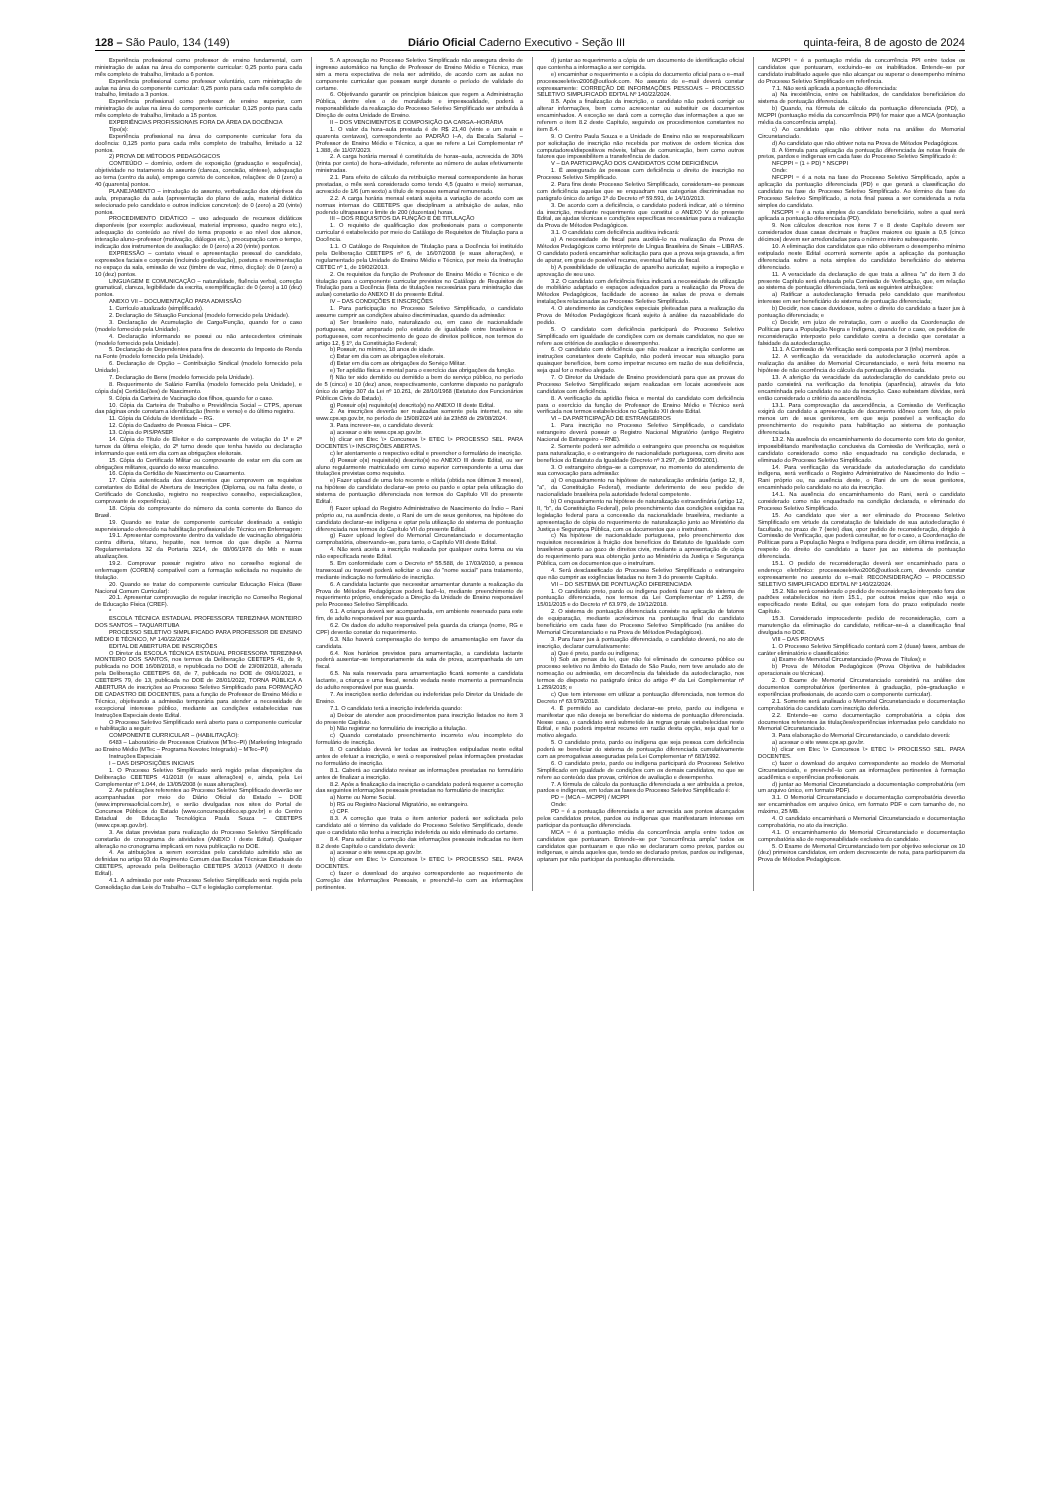128 – São Paulo, 134 (149) Diário Oficial Caderno Executivo - Seção III quinta-feira, 8 de agosto de 2024
Experiência profissional como professor de ensino fundamental, com ministração de aulas na área do componente curricular: 0,25 ponto para cada mês completo de trabalho, limitado a 6 pontos.
Experiência profissional como professor voluntário, com ministração de aulas na área do componente curricular: 0,25 ponto para cada mês completo de trabalho, limitado a 3 pontos.
Experiência profissional como professor de ensino superior, com ministração de aulas na área do componente curricular: 0,125 ponto para cada mês completo de trabalho, limitado a 15 pontos.
EXPERIÊNCIAS PROFISSIONAIS FORA DA ÁREA DA DOCÊNCIA
Tipo(s):
Experiência profissional na área do componente curricular fora da docência: 0,125 ponto para cada mês completo de trabalho, limitado a 12 pontos.
2) PROVA DE MÉTODOS PEDAGÓGICOS
CONTEÚDO – domínio, ordem de exposição (graduação e sequência), objetividade no tratamento do assunto (clareza, concisão, síntese), adequação ao tema (centro da aula), emprego correto de conceitos, relações: de 0 (zero) a 40 (quarenta) pontos.
PLANEJAMENTO – introdução do assunto, verbalização dos objetivos da aula, preparação da aula (apresentação do plano de aula, material didático selecionado pelo candidato e outros indícios concretos): de 0 (zero) a 20 (vinte) pontos.
PROCEDIMENTO DIDÁTICO – uso adequado de recursos didáticos disponíveis (por exemplo: audiovisual, material impresso, quadro negro etc.), adequação do conteúdo ao nível do tema proposto e ao nível dos alunos, interação aluno–professor (motivação, diálogos etc.), preocupação com o tempo, indicação dos instrumentos de avaliação: de 0 (zero) a 20 (vinte) pontos.
EXPRESSÃO – contato visual e apresentação pessoal do candidato, expressões faciais e corporais (incluindo gesticulação), postura e movimentação no espaço da sala, emissão de voz (timbre de voz, ritmo, dicção): de 0 (zero) a 10 (dez) pontos.
LINGUAGEM E COMUNICAÇÃO – naturalidade, fluência verbal, correção gramatical, clareza, legibilidade da escrita, exemplificação: de 0 (zero) a 10 (dez) pontos.
ANEXO VII – DOCUMENTAÇÃO PARA ADMISSÃO
1. Currículo atualizado (simplificado).
2. Declaração de Situação Funcional (modelo fornecido pela Unidade).
3. Declaração de Acumulação de Cargo/Função, quando for o caso (modelo fornecido pela Unidade).
4. Declaração informando se possui ou não antecedentes criminais (modelo fornecido pela Unidade).
5. Declaração de Dependentes para fins de desconto do Imposto de Renda na Fonte (modelo fornecido pela Unidade).
6. Declaração de Opção – Contribuição Sindical (modelo fornecido pela Unidade).
7. Declaração de Bens (modelo fornecido pela Unidade).
8. Requerimento de Salário Família (modelo fornecido pela Unidade), e cópia da(s) Certidão(ões) de Nascimento.
9. Cópia da Carteira de Vacinação dos filhos, quando for o caso.
10. Cópia da Carteira de Trabalho e Previdência Social – CTPS, apenas das páginas onde constam a identificação (frente e verso) e do último registro.
11. Cópia da Cédula de Identidade – RG.
12. Cópia do Cadastro de Pessoa Física – CPF.
13. Cópia do PIS/PASEP.
14. Cópia do Título de Eleitor e do comprovante de votação do 1º e 2º turnos da última eleição, do 2º turno desde que tenha havido ou declaração informando que está em dia com as obrigações eleitorais.
15. Cópia do Certificado Militar ou comprovante de estar em dia com as obrigações militares, quando do sexo masculino.
16. Cópia da Certidão de Nascimento ou Casamento.
17. Cópia autenticada dos documentos que comprovem os requisitos constantes do Edital de Abertura de Inscrições (Diploma, ou na falta deste, o Certificado de Conclusão, registro no respectivo conselho, especializações, comprovante de experiência).
18. Cópia do comprovante do número da conta corrente do Banco do Brasil.
19. Quando se tratar de componente curricular destinado a estágio supervisionado oferecido na habilitação profissional de Técnico em Enfermagem:
19.1. Apresentar comprovante dentro da validade de vacinação obrigatória contra difteria, tétano, hepatite, nos termos do que dispõe a Norma Regulamentadora 32 da Portaria 3214, de 08/06/1978 do Mtb e suas atualizações.
19.2. Comprovar possuir registro ativo no conselho regional de enfermagem (COREN) compatível com a formação solicitada no requisito de titulação.
20. Quando se tratar do componente curricular Educação Física (Base Nacional Comum Curricular):
20.1. Apresentar comprovação de regular inscrição no Conselho Regional de Educação Física (CREF).
*
ESCOLA TÉCNICA ESTADUAL PROFESSORA TEREZINHA MONTEIRO DOS SANTOS – TAQUARITUBA
PROCESSO SELETIVO SIMPLIFICADO PARA PROFESSOR DE ENSINO MÉDIO E TÉCNICO, Nº 140/22/2024
EDITAL DE ABERTURA DE INSCRIÇÕES
O Diretor da ESCOLA TÉCNICA ESTADUAL PROFESSORA TEREZINHA MONTEIRO DOS SANTOS, nos termos da Deliberação CEETEPS 41, de 9, publicada no DOE 16/08/2018, e republicada no DOE de 23/08/2018, alterada pela Deliberação CEETEPS 68, de 7, publicada no DOE de 09/01/2021, e CEETEPS 79, de 13, publicada no DOE de 28/01/2022, TORNA PÚBLICA A ABERTURA de inscrições ao Processo Seletivo Simplificado para FORMAÇÃO DE CADASTRO DE DOCENTES, para a função de Professor de Ensino Médio e Técnico, objetivando a admissão temporária para atender a necessidade de excepcional interesse público, mediante as condições estabelecidas nas Instruções Especiais deste Edital.
O Processo Seletivo Simplificado será aberto para o componente curricular e habilitação a seguir:
COMPONENTE CURRICULAR – (HABILITAÇÃO):
6483 – Laboratório de Processos Criativos (MTec–PI) (Marketing Integrado ao Ensino Médio (MTec – Programa Novotec Integrado) – MTec–PI)
Instruções Especiais
I – DAS DISPOSIÇÕES INICIAIS
1. O Processo Seletivo Simplificado será regido pelas disposições da Deliberação CEETEPS 41/2018 (e suas alterações) e, ainda, pela Lei Complementar nº 1.044, de 13/05/2008 (e suas alterações).
2. As publicações referentes ao Processo Seletivo Simplificado deverão ser acompanhadas por meio do Diário Oficial do Estado – DOE (www.imprensaoficial.com.br), e serão divulgadas nos sites do Portal de Concursos Públicos do Estado (www.concursopublico.sp.gov.br) e do Centro Estadual de Educação Tecnológica Paula Souza – CEETEPS (www.cps.sp.gov.br).
3. As datas previstas para realização do Processo Seletivo Simplificado constarão de cronograma de atividades (ANEXO I deste Edital). Qualquer alteração no cronograma implicará em nova publicação no DOE.
4. As atribuições a serem exercidas pelo candidato admitido são as definidas no artigo 93 do Regimento Comum das Escolas Técnicas Estaduais do CEETEPS, aprovado pela Deliberação CEETEPS 3/2013 (ANEXO II deste Edital).
4.1. A admissão por este Processo Seletivo Simplificado será regida pela Consolidação das Leis do Trabalho – CLT e legislação complementar.
5. A aprovação no Processo Seletivo Simplificado não assegura direito de ingresso automático na função de Professor de Ensino Médio e Técnico, mas sim a mera expectativa de nela ser admitido, de acordo com as aulas no componente curricular que possam surgir durante o período de validade do certame.
6. Objetivando garantir os princípios básicos que regem a Administração Pública, dentre eles o de moralidade e impessoalidade, poderá a responsabilidade da realização do Processo Seletivo Simplificado ser atribuída à Direção de outra Unidade de Ensino.
II – DOS VENCIMENTOS E COMPOSIÇÃO DA CARGA–HORÁRIA
1. O valor da hora–aula prestada é de R$ 21,40 (vinte e um reais e quarenta centavos), correspondente ao PADRÃO I–A, da Escala Salarial – Professor de Ensino Médio e Técnico, a que se refere a Lei Complementar nº 1.388, de 11/07/2023.
2. A carga horária mensal é constituída de horas–aula, acrescida de 30% (trinta por cento) de hora–atividade, referente ao número de aulas efetivamente ministradas.
2.1. Para efeito de cálculo da retribuição mensal correspondente às horas prestadas, o mês será considerado como tendo 4,5 (quatro e meio) semanas, acrescido de 1/6 (um sexto) a título de repouso semanal remunerado.
2.2. A carga horária mensal estará sujeita a variação de acordo com as normas internas do CEETEPS que disciplinam a atribuição de aulas, não podendo ultrapassar o limite de 200 (duzentas) horas.
III – DOS REQUISITOS DA FUNÇÃO E DE TITULAÇÃO
1. O requisito de qualificação dos profissionais para o componente curricular é estabelecido por meio do Catálogo de Requisitos de Titulação para a Docência.
1.1. O Catálogo de Requisitos de Titulação para a Docência foi instituído pela Deliberação CEETEPS nº 6, de 16/07/2008 (e suas alterações), e regulamentado pela Unidade do Ensino Médio e Técnico, por meio da Instrução CETEC nº 1, de 19/02/2013.
2. Os requisitos da função de Professor de Ensino Médio e Técnico e de titulação para o componente curricular previstos no Catálogo de Requisitos de Titulação para a Docência (lista de titulações necessárias para ministração das aulas) constarão do ANEXO III do presente Edital.
IV – DAS CONDIÇÕES E INSCRIÇÕES
1. Para participação no Processo Seletivo Simplificado, o candidato assume cumprir as condições abaixo discriminadas, quando da admissão:
a) Ser brasileiro nato, naturalizado ou, em caso de nacionalidade portuguesa, estar amparado pelo estatuto de igualdade entre brasileiros e portugueses, com reconhecimento de gozo de direitos políticos, nos termos do artigo 12, § 1º, da Constituição Federal;
b) Possuir, no mínimo, 18 anos de idade.
c) Estar em dia com as obrigações eleitorais.
d) Estar em dia com as obrigações do Serviço Militar.
e) Ter aptidão física e mental para o exercício das obrigações da função.
f) Não ter sido demitido ou demitido a bem do serviço público, no período de 5 (cinco) e 10 (dez) anos, respectivamente, conforme disposto no parágrafo único do artigo 307 da Lei nº 10.261, de 28/10/1968 (Estatuto dos Funcionários Públicos Civis do Estado).
g) Possuir o(s) requisito(s) descrito(s) no ANEXO III deste Edital.
2. As inscrições deverão ser realizadas somente pela internet, no site www.cps.sp.gov.br, no período de 15/08/2024 até às 23h59 de 29/08/2024.
3. Para increver–se, o candidato deverá:
a) acessar o site www.cps.sp.gov.br.
b) clicar em Etec \> Concursos \> ETEC \> PROCESSO SEL. PARA DOCENTES \> INSCRIÇÕES ABERTAS.
c) ler atentamente o respectivo edital e preencher o formulário de inscrição.
d) Possuir o(s) requisito(s) descrito(s) no ANEXO III deste Edital, ou ser aluno regularmente matriculado em curso superior correspondente a uma das titulações previstas como requisito.
e) Fazer upload de uma foto recente e nítida (obtida nos últimos 3 meses), na hipótese do candidato declarar–se preto ou pardo e optar pela utilização do sistema de pontuação diferenciada nos termos do Capítulo VII do presente Edital.
f) Fazer upload do Registro Administrativo de Nascimento do Índio – Rani próprio ou, na ausência deste, o Rani de um de seus genitores, na hipótese do candidato declarar–se indígena e optar pela utilização do sistema de pontuação diferenciada nos termos do Capítulo VII do presente Edital.
g) Fazer upload legível do Memorial Circunstanciado e documentação comprobatória, observando–se, para tanto, o Capítulo VIII deste Edital.
4. Não será aceita a inscrição realizada por qualquer outra forma ou via não especificada neste Edital.
5. Em conformidade com o Decreto nº 55.588, de 17/03/2010, a pessoa transexual ou travesti poderá solicitar o uso do "nome social" para tratamento, mediante indicação no formulário de inscrição.
6. A candidata lactante que necessitar amamentar durante a realização da Prova de Métodos Pedagógicos poderá fazê–lo, mediante preenchimento de requerimento próprio, endereçado a Direção da Unidade de Ensino responsável pelo Processo Seletivo Simplificado.
6.1. A criança deverá ser acompanhada, em ambiente reservado para este fim, de adulto responsável por sua guarda.
6.2. Os dados do adulto responsável pela guarda da criança (nome, RG e CPF) deverão constar do requerimento.
6.3. Não haverá compensação do tempo de amamentação em favor da candidata.
6.4. Nos horários previstos para amamentação, a candidata lactante poderá ausentar–se temporariamente da sala de prova, acompanhada de um fiscal.
6.5. Na sala reservada para amamentação ficará somente a candidata lactante, a criança e uma fiscal, sendo vedada neste momento a permanência do adulto responsável por sua guarda.
7. As inscrições serão deferidas ou indeferidas pelo Diretor da Unidade de Ensino.
7.1. O candidato terá a inscrição indeferida quando:
a) Deixar de atender aos procedimentos para inscrição listados no item 3 do presente Capítulo.
b) Não registrar no formulário de inscrição a titulação.
c) Quando constatado preenchimento incorreto e/ou incompleto do formulário de inscrição.
8. O candidato deverá ler todas as instruções estipuladas neste edital antes de efetuar a inscrição, e será o responsável pelas informações prestadas no formulário de inscrição.
8.1. Caberá ao candidato revisar as informações prestadas no formulário antes de finalizar a inscrição.
8.2. Após a finalização da inscrição o candidato poderá requerer a correção das seguintes informações pessoais prestadas no formulário de inscrição:
a) Nome ou Nome Social.
b) RG ou Registro Nacional Migratório, se estrangeiro.
c) CPF.
8.3. A correção que trata o item anterior poderá ser solicitada pelo candidato até o término da validade do Processo Seletivo Simplificado, desde que o candidato não tenha a inscrição indeferida ou sido eliminado do certame.
8.4. Para solicitar a correção das informações pessoais indicadas no item 8.2 deste Capítulo o candidato deverá:
a) acessar o site www.cps.sp.gov.br.
b) clicar em Etec \> Concursos \> ETEC \> PROCESSO SEL. PARA DOCENTES.
c) fazer o download do arquivo correspondente ao requerimento de Correção das Informações Pessoais, e preenchê–lo com as informações pertinentes.
d) juntar ao requerimento a cópia de um documento de identificação oficial que contenha a informação a ser corrigida.
e) encaminhar o requerimento e a cópia do documento oficial para o e–mail processoseletivo2006@outlook.com. No assunto do e–mail deverá constar expressamente: CORREÇÃO DE INFORMAÇÕES PESSOAIS – PROCESSO SELETIVO SIMPLIFICADO EDITAL Nº 140/22/2024.
8.5. Após a finalização da inscrição, o candidato não poderá corrigir ou alterar informações, bem como acrescentar ou substituir os documentos encaminhados. A exceção se dará com a correção das informações a que se referem o item 8.2 deste Capítulo, seguindo os procedimentos constantes no item 8.4.
9. O Centro Paula Souza e a Unidade de Ensino não se responsabilizam por solicitação de inscrição não recebida por motivos de ordem técnica dos computadores/dispositivos móveis, falhas de comunicação, bem como outros fatores que impossibilitem a transferência de dados.
V – DA PARTICIPAÇÃO DOS CANDIDATOS COM DEFICIÊNCIA
1. É assegurado às pessoas com deficiência o direito de inscrição no Processo Seletivo Simplificado.
2. Para fins deste Processo Seletivo Simplificado, consideram–se pessoas com deficiência aquelas que se enquadram nas categorias discriminadas no parágrafo único do artigo 1º do Decreto nº 59.591, de 14/10/2013.
3. De acordo com a deficiência, o candidato poderá indicar, até o término da inscrição, mediante requerimento que constitui o ANEXO V do presente Edital, as ajudas técnicas e condições específicas necessárias para a realização da Prova de Métodos Pedagógicos.
3.1. O candidato com deficiência auditiva indicará:
a) A necessidade de fiscal para auxiliá–lo na realização da Prova de Métodos Pedagógicos como intérprete de Língua Brasileira de Sinais – LIBRAS. O candidato poderá encaminhar solicitação para que a prova seja gravada, a fim de apurar, em grau de possível recurso, eventual falha do fiscal.
b) A possibilidade de utilização de aparelho auricular, sujeito a inspeção e aprovação de seu uso.
3.2. O candidato com deficiência física indicará a necessidade de utilização de mobiliário adaptado e espaços adequados para a realização da Prova de Métodos Pedagógicos, facilidade de acesso às salas de prova e demais instalações relacionadas ao Processo Seletivo Simplificado.
4. O atendimento às condições especiais pleiteadas para a realização da Prova de Métodos Pedagógicos ficará sujeito à análise da razoabilidade do pedido.
5. O candidato com deficiência participará do Processo Seletivo Simplificado em igualdade de condições com os demais candidatos, no que se refere aos critérios de avaliação e desempenho.
6. O candidato com deficiência que não realizar a inscrição conforme as instruções constantes deste Capítulo, não poderá invocar sua situação para quaisquer benefícios, bem como impetrar recurso em razão de sua deficiência, seja qual for o motivo alegado.
7. O Diretor da Unidade de Ensino providenciará para que as provas do Processo Seletivo Simplificado sejam realizadas em locais acessíveis aos candidatos com deficiência.
8. A verificação da aptidão física e mental do candidato com deficiência para o exercício da função de Professor de Ensino Médio e Técnico será verificada nos termos estabelecidos no Capítulo XII deste Edital.
VI – DA PARTICIPAÇÃO DE ESTRANGEIROS
1. Para inscrição no Processo Seletivo Simplificado, o candidato estrangeiro deverá possuir o Registro Nacional Migratório (antigo Registro Nacional de Estrangeiro – RNE).
2. Somente poderá ser admitido o estrangeiro que preencha os requisitos para naturalização, e o estrangeiro de nacionalidade portuguesa, com direito aos benefícios do Estatuto da Igualdade (Decreto nº 3.297, de 19/09/2001).
3. O estrangeiro obriga–se a comprovar, no momento do atendimento de sua convocação para admissão:
a) O enquadramento na hipótese de naturalização ordinária (artigo 12, II, "a", da Constituição Federal), mediante deferimento de seu pedido de nacionalidade brasileira pela autoridade federal competente.
b) O enquadramento na hipótese de naturalização extraordinária (artigo 12, II, "b", da Constituição Federal), pelo preenchimento das condições exigidas na legislação federal para a concessão da nacionalidade brasileira, mediante a apresentação de cópia do requerimento de naturalização junto ao Ministério da Justiça e Segurança Pública, com os documentos que o instruíram.
c) Na hipótese de nacionalidade portuguesa, pelo preenchimento dos requisitos necessários à fruição dos benefícios do Estatuto de Igualdade com brasileiros quanto ao gozo de direitos civis, mediante a apresentação de cópia do requerimento para sua obtenção junto ao Ministério da Justiça e Segurança Pública, com os documentos que o instruíram.
4. Será desclassificado do Processo Seletivo Simplificado o estrangeiro que não cumprir as exigências listadas no item 3 do presente Capítulo.
VII – DO SISTEMA DE PONTUAÇÃO DIFERENCIADA
1. O candidato preto, pardo ou indígena poderá fazer uso do sistema de pontuação diferenciada, nos termos da Lei Complementar nº 1.259, de 15/01/2015 e do Decreto nº 63.979, de 19/12/2018.
2. O sistema de pontuação diferenciada consiste na aplicação de fatores de equiparação, mediante acréscimos na pontuação final do candidato beneficiário em cada fase do Processo Seletivo Simplificado (na análise do Memorial Circunstanciado e na Prova de Métodos Pedagógicos).
3. Para fazer jus à pontuação diferenciada, o candidato deverá, no ato de inscrição, declarar cumulativamente:
a) Que é preto, pardo ou indígena;
b) Sob as penas da lei, que não foi eliminado de concurso público ou processo seletivo no âmbito do Estado de São Paulo, nem teve anulado ato de nomeação ou admissão, em decorrência da falsidade da autodeclaração, nos termos do disposto no parágrafo único do artigo 4º da Lei Complementar nº 1.259/2015; e
c) Que tem interesse em utilizar a pontuação diferenciada, nos termos do Decreto nº 63.979/2018.
4. É permitido ao candidato declarar–se preto, pardo ou indígena e manifestar que não deseja se beneficiar do sistema de pontuação diferenciada. Nesse caso, o candidato será submetido às regras gerais estabelecidas neste Edital, e não poderá impetrar recurso em razão desta opção, seja qual for o motivo alegado.
5. O candidato preto, pardo ou indígena que seja pessoa com deficiência poderá se beneficiar do sistema de pontuação diferenciada cumulativamente com as prerrogativas asseguradas pela Lei Complementar nº 683/1992.
6. O candidato preto, pardo ou indígena participará do Processo Seletivo Simplificado em igualdade de condições com os demais candidatos, no que se refere ao conteúdo das provas, critérios de avaliação e desempenho.
7. A fórmula de cálculo da pontuação diferenciada a ser atribuída a pretos, pardos e indígenas, em todas as fases do Processo Seletivo Simplificado é:
PD = (MCA – MCPPI) / MCPPI
Onde:
PD = é a pontuação diferenciada a ser acrescida aos pontos alcançados pelos candidatos pretos, pardos ou indígenas que manifestaram interesse em participar da pontuação diferenciada.
MCA = é a pontuação média da concorrência ampla entre todos os candidatos que pontuaram. Entende–se por "concorrência ampla" todos os candidatos que pontuaram e que não se declararam como pretos, pardos ou indígenas, e ainda aqueles que, tendo se declarado pretos, pardos ou indígenas, optaram por não participar da pontuação diferenciada.
MCPPI = é a pontuação média da concorrência PPI entre todos os candidatos que pontuaram, excluindo–se os inabilitados. Entende–se por candidato inabilitado aquele que não alcançar ou superar o desempenho mínimo do Processo Seletivo Simplificado em referência.
7.1. Não será aplicada a pontuação diferenciada:
a) Na inexistência, entre os habilitados, de candidatos beneficiários do sistema de pontuação diferenciada.
b) Quando, na fórmula de cálculo da pontuação diferenciada (PD), a MCPPI (pontuação média da concorrência PPI) for maior que a MCA (pontuação média da concorrência ampla).
c) Ao candidato que não obtiver nota na análise do Memorial Circunstanciado.
d) Ao candidato que não obtiver nota na Prova de Métodos Pedagógicos.
8. A fórmula para aplicação da pontuação diferenciada às notas finais de pretos, pardos e indígenas em cada fase do Processo Seletivo Simplificado é:
NFCPPI = (1 + PD) * NSCPPI
Onde:
NFCPPI = é a nota na fase do Processo Seletivo Simplificado, após a aplicação da pontuação diferenciada (PD) e que gerará a classificação do candidato na fase do Processo Seletivo Simplificado. Ao término da fase do Processo Seletivo Simplificado, a nota final passa a ser considerada a nota simples do candidato.
NSCPPI = é a nota simples do candidato beneficiário, sobre a qual será aplicada a pontuação diferenciada (PD).
9. Nos cálculos descritos nos itens 7 e 8 deste Capítulo devem ser considerados duas casas decimais e frações maiores ou iguais a 0,5 (cinco décimos) devem ser arredondadas para o número inteiro subsequente.
10. A eliminação dos candidatos que não obtiveram o desempenho mínimo estipulado neste Edital ocorrerá somente após a aplicação da pontuação diferenciada sobre a nota simples do candidato beneficiário do sistema diferenciado.
11. A veracidade da declaração de que trata a alínea "a" do item 3 do presente Capítulo será efetuada pela Comissão de Verificação, que, em relação ao sistema de pontuação diferenciada, terá as seguintes atribuições:
a) Ratificar a autodeclaração firmada pelo candidato que manifestou interesse em ser beneficiário do sistema de pontuação diferenciada;
b) Decidir, nos casos duvidosos, sobre o direito do candidato a fazer jus à pontuação diferenciada; e
c) Decidir, em juízo de retratação, com o auxílio da Coordenação de Políticas para a População Negra e Indígena, quando for o caso, os pedidos de reconsideração interposto pelo candidato contra a decisão que constatar a falsidade da autodeclaração.
11.1. A Comissão de Verificação será composta por 3 (três) membros.
12. A verificação da veracidade da autodeclaração ocorrerá após a realização da análise do Memorial Circunstanciado, e será feita mesmo na hipótese de não ocorrência do cálculo da pontuação diferenciada.
13. A aferição da veracidade da autodeclaração do candidato preto ou pardo consistirá na verificação da fenotipia (aparência), através da foto encaminhada pelo candidato no ato da inscrição. Caso subsistam dúvidas, será então considerado o critério da ascendência.
13.1. Para comprovação da ascendência, a Comissão de Verificação exigirá do candidato a apresentação de documento idôneo com foto, de pelo menos um de seus genitores, em que seja possível a verificação do preenchimento do requisito para habilitação ao sistema de pontuação diferenciada.
13.2. Na ausência do encaminhamento do documento com foto do genitor, impossibilitando manifestação conclusiva da Comissão de Verificação, será o candidato considerado como não enquadrado na condição declarada, e eliminado do Processo Seletivo Simplificado.
14. Para verificação da veracidade da autodeclaração do candidato indígena, será verificado o Registro Administrativo de Nascimento do Índio – Rani próprio ou, na ausência deste, o Rani de um de seus genitores, encaminhado pelo candidato no ato da inscrição.
14.1. Na ausência do encaminhamento do Rani, será o candidato considerado como não enquadrado na condição declarada, e eliminado do Processo Seletivo Simplificado.
15. Ao candidato que vier a ser eliminado do Processo Seletivo Simplificado em virtude da constatação de falsidade de sua autodeclaração é facultado, no prazo de 7 (sete) dias, opor pedido de reconsideração, dirigido à Comissão de Verificação, que poderá consultar, se for o caso, a Coordenação de Políticas para a População Negra e Indígena para decidir, em última instância, a respeito do direito do candidato a fazer jus ao sistema de pontuação diferenciada.
15.1. O pedido de reconsideração deverá ser encaminhado para o endereço eletrônico: processoseletivo2006@outlook.com, devendo constar expressamente no assunto do e–mail: RECONSIDERAÇÃO – PROCESSO SELETIVO SIMPLIFICADO EDITAL Nº 140/22/2024.
15.2. Não será considerado o pedido de reconsideração interposto fora dos padrões estabelecidos no item 15.1., por outros meios que não seja o especificado neste Edital, ou que estejam fora do prazo estipulado neste Capítulo.
15.3. Considerado improcedente pedido de reconsideração, com a manutenção da eliminação do candidato, retificar–se–á a classificação final divulgada no DOE.
VIII – DAS PROVAS
1. O Processo Seletivo Simplificado contará com 2 (duas) fases, ambas de caráter eliminatório e classificatório:
a) Exame de Memorial Circunstanciado (Prova de Títulos); e
b) Prova de Métodos Pedagógicos (Prova Objetiva de habilidades operacionais ou técnicas).
2. O Exame de Memorial Circunstanciado consistirá na análise dos documentos comprobatórios (pertinentes à graduação, pós–graduação e experiências profissionais, de acordo com o componente curricular).
2.1. Somente será analisado o Memorial Circunstanciado e documentação comprobatória do candidato com inscrição deferida.
2.2. Entende–se como documentação comprobatória a cópia dos documentos referentes às titulações/experiências informadas pelo candidato no Memorial Circunstanciado.
3. Para elaboração do Memorial Circunstanciado, o candidato deverá:
a) acessar o site www.cps.sp.gov.br.
b) clicar em Etec \> Concursos \> ETEC \> PROCESSO SEL. PARA DOCENTES.
c) fazer o download do arquivo correspondente ao modelo de Memorial Circunstanciado, e preenchê–lo com as informações pertinentes à formação acadêmica e experiências profissionais.
d) juntar ao Memorial Circunstanciado a documentação comprobatória (em um arquivo único, em formato PDF).
3.1. O Memorial Circunstanciado e documentação comprobatória deverão ser encaminhados em arquivo único, em formato PDF e com tamanho de, no máximo, 25 MB.
4. O candidato encaminhará o Memorial Circunstanciado e documentação comprobatória, no ato da inscrição.
4.1. O encaminhamento do Memorial Circunstanciado e documentação comprobatória são de responsabilidade exclusiva do candidato.
5. O Exame de Memorial Circunstanciado tem por objetivo selecionar os 10 (dez) primeiros candidatos, em ordem decrescente de nota, para participarem da Prova de Métodos Pedagógicos.